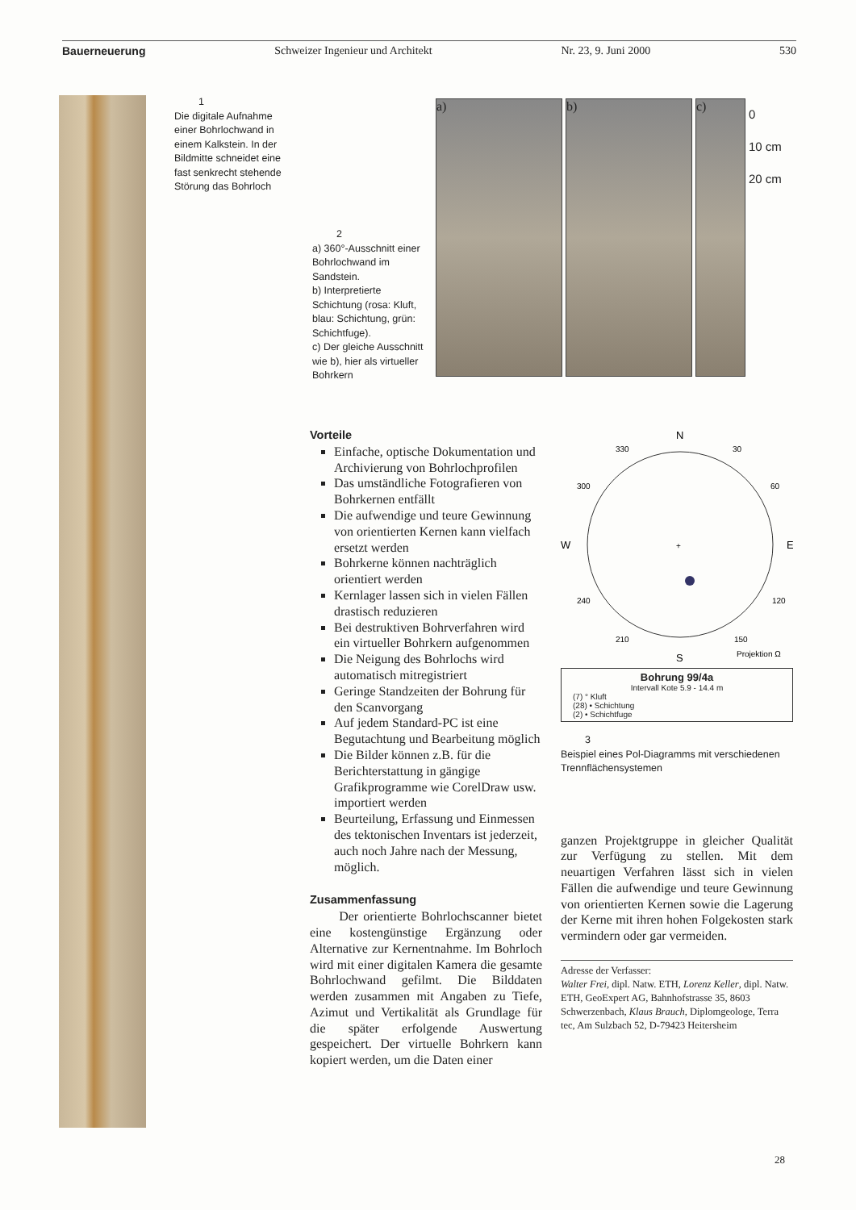Bauerneuerung Schweizer Ingenieur und Architekt Nr. 23, 9. Juni 2000 530
1
Die digitale Aufnahme einer Bohrlochwand in einem Kalkstein. In der Bildmitte schneidet eine fast senkrecht stehende Störung das Bohrloch
2
a) 360°-Ausschnitt einer Bohrlochwand im Sandstein.
b) Interpretierte Schichtung (rosa: Kluft, blau: Schichtung, grün: Schichtfuge).
c) Der gleiche Ausschnitt wie b), hier als virtueller Bohrkern
a) b) c)
0
10 cm
20 cm
Vorteile
Einfache, optische Dokumentation und Archivierung von Bohrlochprofilen
Das umständliche Fotografieren von Bohrkernen entfällt
Die aufwendige und teure Gewinnung von orientierten Kernen kann vielfach ersetzt werden
Bohrkerne können nachträglich orientiert werden
Kernlager lassen sich in vielen Fällen drastisch reduzieren
Bei destruktiven Bohrverfahren wird ein virtueller Bohrkern aufgenommen
Die Neigung des Bohrlochs wird automatisch mitregistriert
Geringe Standzeiten der Bohrung für den Scanvorgang
Auf jedem Standard-PC ist eine Begutachtung und Bearbeitung möglich
Die Bilder können z.B. für die Berichterstattung in gängige Grafikprogramme wie CorelDraw usw. importiert werden
Beurteilung, Erfassung und Einmessen des tektonischen Inventars ist jederzeit, auch noch Jahre nach der Messung, möglich.
Zusammenfassung
Der orientierte Bohrlochscanner bietet eine kostengünstige Ergänzung oder Alternative zur Kernentnahme. Im Bohrloch wird mit einer digitalen Kamera die gesamte Bohrlochwand gefilmt. Die Bilddaten werden zusammen mit Angaben zu Tiefe, Azimut und Vertikalität als Grundlage für die später erfolgende Auswertung gespeichert. Der virtuelle Bohrkern kann kopiert werden, um die Daten einer
N
S
W
E
330
30
300
60
240
120
210
150
Projektion Ω
+
Bohrung 99/4a
Intervall Kote 5.9 - 14.4 m
(7) ° Kluft
(28) • Schichtung
(2) • Schichtfuge
3
Beispiel eines Pol-Diagramms mit verschiedenen Trennflächensystemen
ganzen Projektgruppe in gleicher Qualität zur Verfügung zu stellen. Mit dem neuartigen Verfahren lässt sich in vielen Fällen die aufwendige und teure Gewinnung von orientierten Kernen sowie die Lagerung der Kerne mit ihren hohen Folgekosten stark vermindern oder gar vermeiden.
Adresse der Verfasser:
Walter Frei, dipl. Natw. ETH, Lorenz Keller, dipl. Natw. ETH, GeoExpert AG, Bahnhofstrasse 35, 8603 Schwerzenbach, Klaus Brauch, Diplomgeologe, Terra tec, Am Sulzbach 52, D-79423 Heitersheim
28